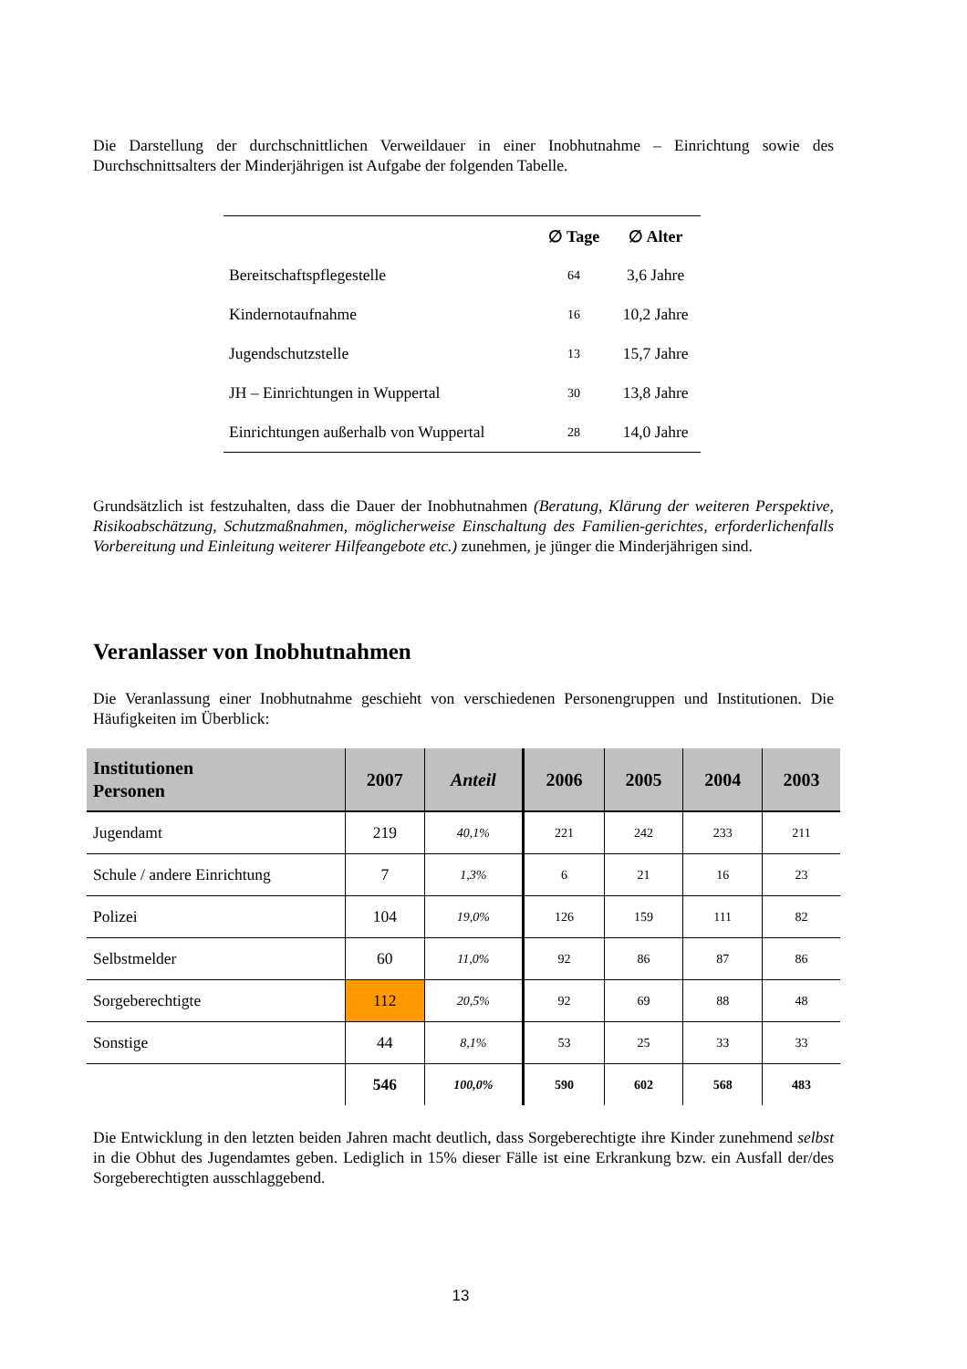Die Darstellung der durchschnittlichen Verweildauer in einer Inobhutnahme – Einrichtung sowie des Durchschnittsalters der Minderjährigen ist Aufgabe der folgenden Tabelle.
| | ∅ Tage | ∅ Alter |
| --- | --- | --- |
| Bereitschaftspflegestelle | 64 | 3,6 Jahre |
| Kindernotaufnahme | 16 | 10,2 Jahre |
| Jugendschutzstelle | 13 | 15,7 Jahre |
| JH – Einrichtungen in Wuppertal | 30 | 13,8 Jahre |
| Einrichtungen außerhalb von Wuppertal | 28 | 14,0 Jahre |
Grundsätzlich ist festzuhalten, dass die Dauer der Inobhutnahmen (Beratung, Klärung der weiteren Perspektive, Risikoabschätzung, Schutzmaßnahmen, möglicherweise Einschaltung des Familien-gerichtes, erforderlichenfalls Vorbereitung und Einleitung weiterer Hilfeangebote etc.) zunehmen, je jünger die Minderjährigen sind.
Veranlasser von Inobhutnahmen
Die Veranlassung einer Inobhutnahme geschieht von verschiedenen Personengruppen und Institutionen. Die Häufigkeiten im Überblick:
| Institutionen Personen | 2007 | Anteil | 2006 | 2005 | 2004 | 2003 |
| --- | --- | --- | --- | --- | --- | --- |
| Jugendamt | 219 | 40,1% | 221 | 242 | 233 | 211 |
| Schule / andere Einrichtung | 7 | 1,3% | 6 | 21 | 16 | 23 |
| Polizei | 104 | 19,0% | 126 | 159 | 111 | 82 |
| Selbstmelder | 60 | 11,0% | 92 | 86 | 87 | 86 |
| Sorgeberechtigte | 112 | 20,5% | 92 | 69 | 88 | 48 |
| Sonstige | 44 | 8,1% | 53 | 25 | 33 | 33 |
| | 546 | 100,0% | 590 | 602 | 568 | 483 |
Die Entwicklung in den letzten beiden Jahren macht deutlich, dass Sorgeberechtigte ihre Kinder zunehmend selbst in die Obhut des Jugendamtes geben. Lediglich in 15% dieser Fälle ist eine Erkrankung bzw. ein Ausfall der/des Sorgeberechtigten ausschlaggebend.
13